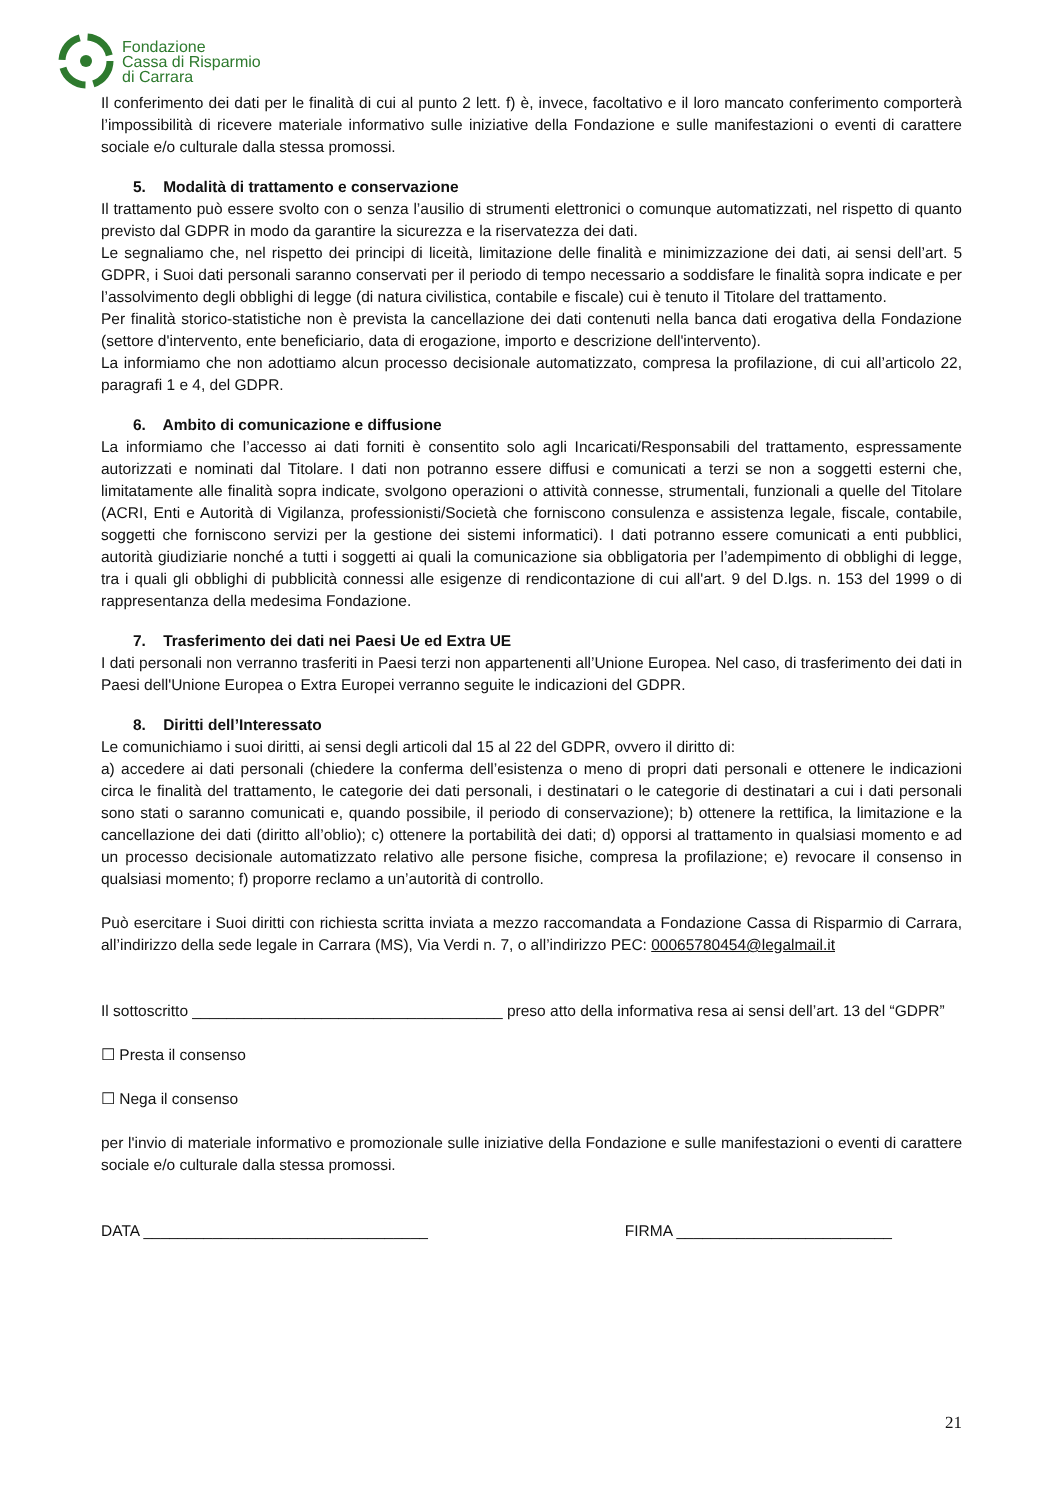Fondazione
Cassa di Risparmio
di Carrara
Il conferimento dei dati per le finalità di cui al punto 2 lett. f) è, invece, facoltativo e il loro mancato conferimento comporterà l’impossibilità di ricevere materiale informativo sulle iniziative della Fondazione e sulle manifestazioni o eventi di carattere sociale e/o culturale dalla stessa promossi.
5. Modalità di trattamento e conservazione
Il trattamento può essere svolto con o senza l’ausilio di strumenti elettronici o comunque automatizzati, nel rispetto di quanto previsto dal GDPR in modo da garantire la sicurezza e la riservatezza dei dati.
Le segnaliamo che, nel rispetto dei principi di liceità, limitazione delle finalità e minimizzazione dei dati, ai sensi dell’art. 5 GDPR, i Suoi dati personali saranno conservati per il periodo di tempo necessario a soddisfare le finalità sopra indicate e per l’assolvimento degli obblighi di legge (di natura civilistica, contabile e fiscale) cui è tenuto il Titolare del trattamento.
Per finalità storico-statistiche non è prevista la cancellazione dei dati contenuti nella banca dati erogativa della Fondazione (settore d'intervento, ente beneficiario, data di erogazione, importo e descrizione dell'intervento).
La informiamo che non adottiamo alcun processo decisionale automatizzato, compresa la profilazione, di cui all’articolo 22, paragrafi 1 e 4, del GDPR.
6. Ambito di comunicazione e diffusione
La informiamo che l’accesso ai dati forniti è consentito solo agli Incaricati/Responsabili del trattamento, espressamente autorizzati e nominati dal Titolare. I dati non potranno essere diffusi e comunicati a terzi se non a soggetti esterni che, limitatamente alle finalità sopra indicate, svolgono operazioni o attività connesse, strumentali, funzionali a quelle del Titolare (ACRI, Enti e Autorità di Vigilanza, professionisti/Società che forniscono consulenza e assistenza legale, fiscale, contabile, soggetti che forniscono servizi per la gestione dei sistemi informatici). I dati potranno essere comunicati a enti pubblici, autorità giudiziarie nonché a tutti i soggetti ai quali la comunicazione sia obbligatoria per l’adempimento di obblighi di legge, tra i quali gli obblighi di pubblicità connessi alle esigenze di rendicontazione di cui all'art. 9 del D.lgs. n. 153 del 1999 o di rappresentanza della medesima Fondazione.
7. Trasferimento dei dati nei Paesi Ue ed Extra UE
I dati personali non verranno trasferiti in Paesi terzi non appartenenti all’Unione Europea. Nel caso, di trasferimento dei dati in Paesi dell'Unione Europea o Extra Europei verranno seguite le indicazioni del GDPR.
8. Diritti dell’Interessato
Le comunichiamo i suoi diritti, ai sensi degli articoli dal 15 al 22 del GDPR, ovvero il diritto di:
a) accedere ai dati personali (chiedere la conferma dell’esistenza o meno di propri dati personali e ottenere le indicazioni circa le finalità del trattamento, le categorie dei dati personali, i destinatari o le categorie di destinatari a cui i dati personali sono stati o saranno comunicati e, quando possibile, il periodo di conservazione); b) ottenere la rettifica, la limitazione e la cancellazione dei dati (diritto all’oblio); c) ottenere la portabilità dei dati; d) opporsi al trattamento in qualsiasi momento e ad un processo decisionale automatizzato relativo alle persone fisiche, compresa la profilazione; e) revocare il consenso in qualsiasi momento; f) proporre reclamo a un’autorità di controllo.
Può esercitare i Suoi diritti con richiesta scritta inviata a mezzo raccomandata a Fondazione Cassa di Risparmio di Carrara, all’indirizzo della sede legale in Carrara (MS), Via Verdi n. 7, o all’indirizzo PEC: 00065780454@legalmail.it
Il sottoscritto ____________________________________ preso atto della informativa resa ai sensi dell’art. 13 del “GDPR”
☐ Presta il consenso
☐ Nega il consenso
per l'invio di materiale informativo e promozionale sulle iniziative della Fondazione e sulle manifestazioni o eventi di carattere sociale e/o culturale dalla stessa promossi.
DATA _________________________________ FIRMA _________________________
21